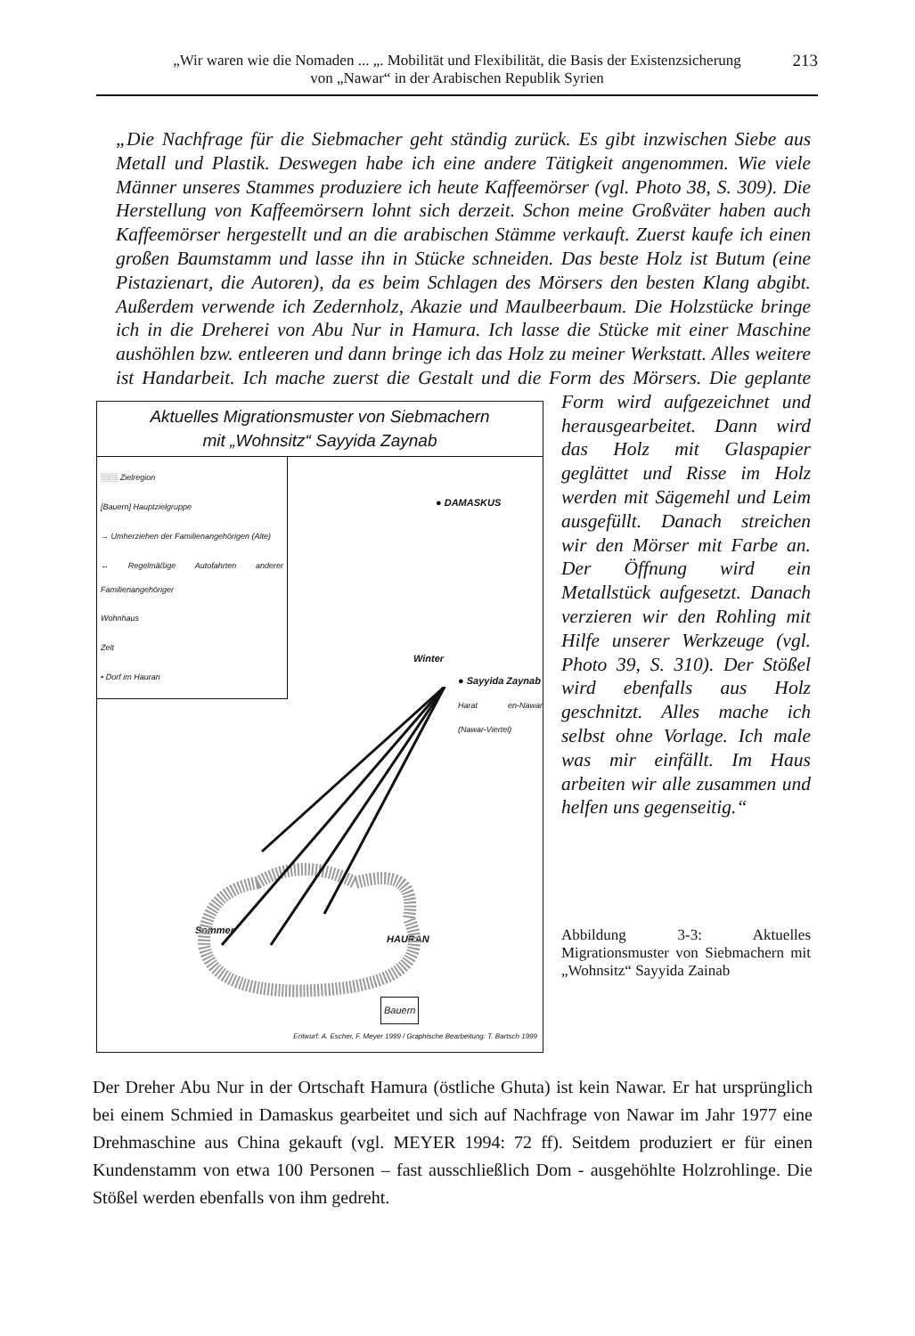„Wir waren wie die Nomaden ... „. Mobilität und Flexibilität, die Basis der Existenzsicherung
von „Nawar“ in der Arabischen Republik Syrien
213
„Die Nachfrage für die Siebmacher geht ständig zurück. Es gibt inzwischen Siebe aus Metall und Plastik. Deswegen habe ich eine andere Tätigkeit angenommen. Wie viele Männer unseres Stammes produziere ich heute Kaffeemörser (vgl. Photo 38, S. 309). Die Herstellung von Kaffeemörsern lohnt sich derzeit. Schon meine Großväter haben auch Kaffeemörser hergestellt und an die arabischen Stämme verkauft. Zuerst kaufe ich einen großen Baumstamm und lasse ihn in Stücke schneiden. Das beste Holz ist Butum (eine Pistazienart, die Autoren), da es beim Schlagen des Mörsers den besten Klang abgibt. Außerdem verwende ich Zedernholz, Akazie und Maulbeerbaum. Die Holzstücke bringe ich in die Dreherei von Abu Nur in Hamura. Ich lasse die Stücke mit einer Maschine aushöhlen bzw. entleeren und dann bringe ich das Holz zu meiner Werkstatt. Alles weitere ist Handarbeit. Ich mache zuerst die
Aktuelles Migrationsmuster von Siebmachern
mit „Wohnsitz“ Sayyida Zaynab
░░░ Zielregion
[Bauern] Hauptzielgruppe
→ Umherziehen der Familienangehörigen (Alte)
↔ Regelmäßige Autofahrten anderer Familienangehöriger
Wohnhaus
Zelt
• Dorf im Hauran
● DAMASKUS
Winter
● Sayyida Zaynab
Harat en-Nawar (Nawar-Viertel)
Sommer
HAURAN
Bauern
Entwurf: A. Escher, F. Meyer 1999 / Graphische Bearbeitung: T. Bartsch 1999
Gestalt und die Form des Mörsers. Die geplante Form wird aufgezeichnet und herausgearbeitet. Dann wird das Holz mit Glaspapier geglättet und Risse im Holz werden mit Sägemehl und Leim ausgefüllt. Danach streichen wir den Mörser mit Farbe an. Der Öffnung wird ein Metallstück aufgesetzt. Danach verzieren wir den Rohling mit Hilfe unserer Werkzeuge (vgl. Photo 39, S. 310). Der Stößel wird ebenfalls aus Holz geschnitzt. Alles mache ich selbst ohne Vorlage. Ich male was mir einfällt. Im Haus arbeiten wir alle zusammen und helfen uns gegenseitig.“
Abbildung 3-3: Aktuelles Migrationsmuster von Siebmachern mit „Wohnsitz“ Sayyida Zainab
Der Dreher Abu Nur in der Ortschaft Hamura (östliche Ghuta) ist kein Nawar. Er hat ursprünglich bei einem Schmied in Damaskus gearbeitet und sich auf Nachfrage von Nawar im Jahr 1977 eine Drehmaschine aus China gekauft (vgl. MEYER 1994: 72 ff). Seitdem produziert er für einen Kundenstamm von etwa 100 Personen – fast ausschließlich Dom - ausgehöhlte Holzrohlinge. Die Stößel werden ebenfalls von ihm gedreht.